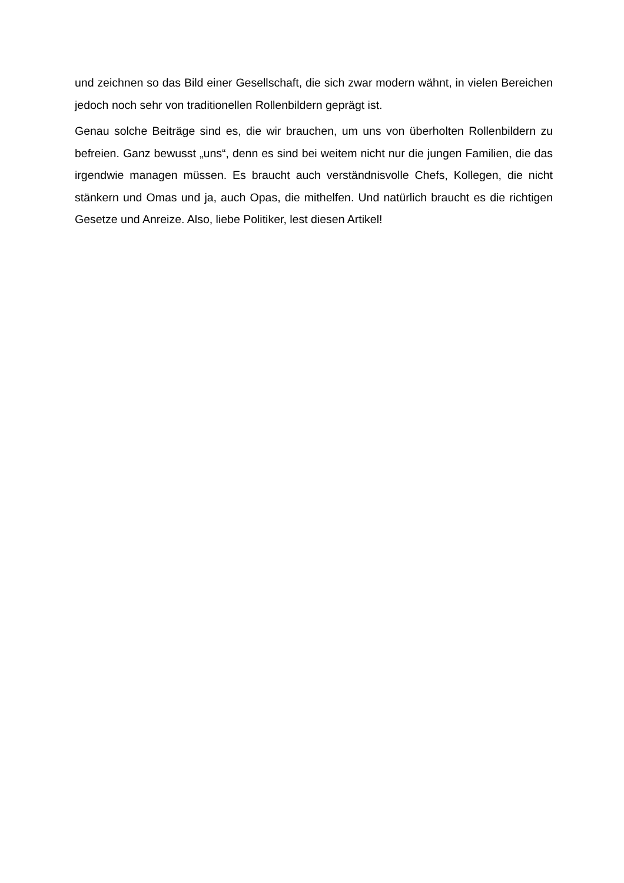und zeichnen so das Bild einer Gesellschaft, die sich zwar modern wähnt, in vielen Bereichen jedoch noch sehr von traditionellen Rollenbildern geprägt ist.
Genau solche Beiträge sind es, die wir brauchen, um uns von überholten Rollenbildern zu befreien. Ganz bewusst „uns“, denn es sind bei weitem nicht nur die jungen Familien, die das irgendwie managen müssen. Es braucht auch verständnisvolle Chefs, Kollegen, die nicht stänkern und Omas und ja, auch Opas, die mithelfen. Und natürlich braucht es die richtigen Gesetze und Anreize. Also, liebe Politiker, lest diesen Artikel!